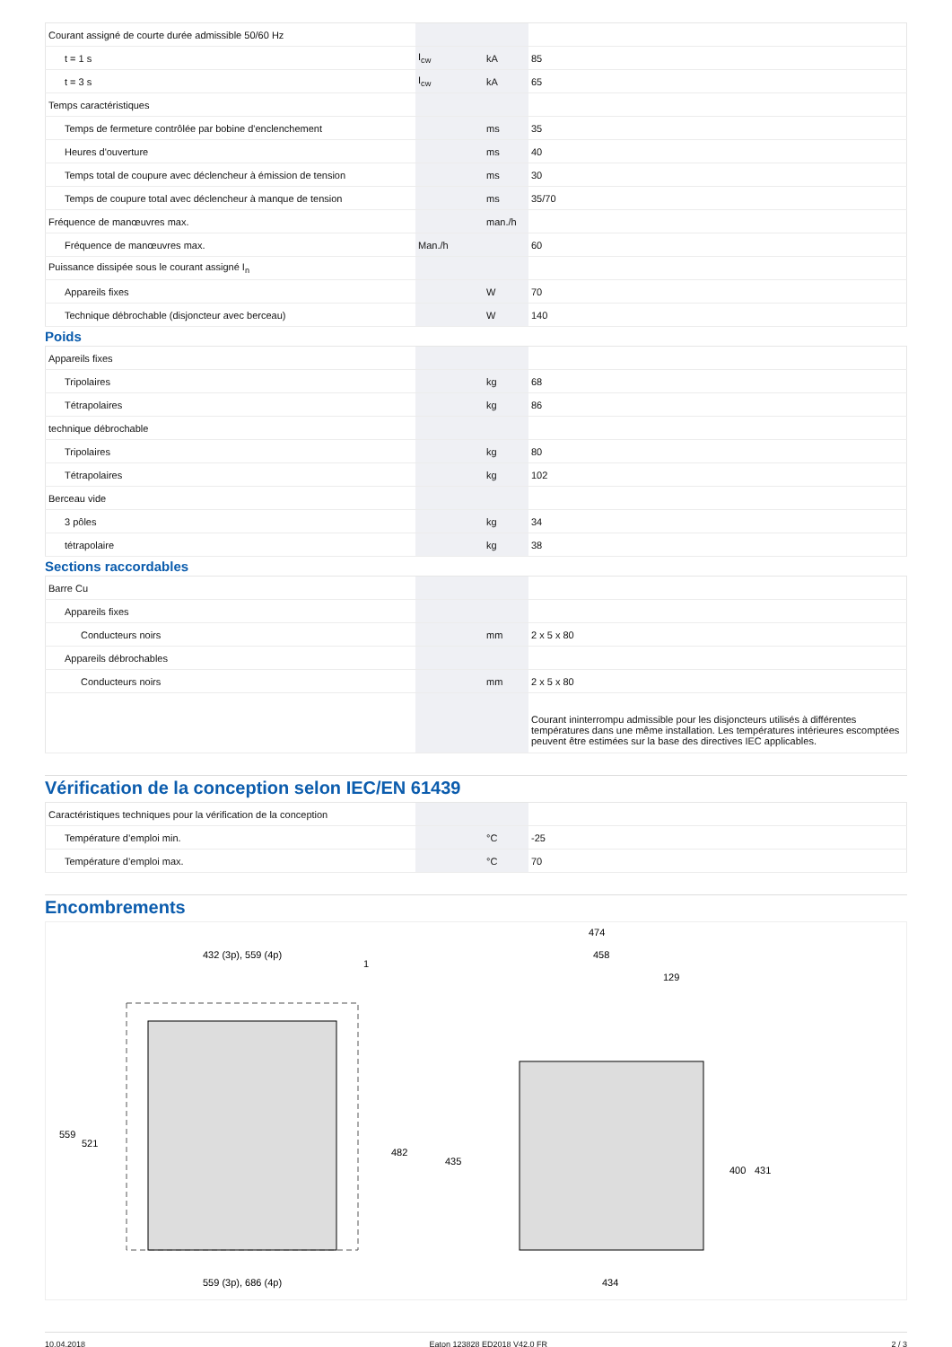| Courant assigné de courte durée admissible 50/60 Hz | | | |
| t = 1 s | I<sub>cw</sub> | kA | 85 |
| t = 3 s | I<sub>cw</sub> | kA | 65 |
| Temps caractéristiques | | | |
| Temps de fermeture contrôlée par bobine d'enclenchement | | ms | 35 |
| Heures d'ouverture | | ms | 40 |
| Temps total de coupure avec déclencheur à émission de tension | | ms | 30 |
| Temps de coupure total avec déclencheur à manque de tension | | ms | 35/70 |
| Fréquence de manœuvres max. | | man./h | |
| Fréquence de manœuvres max. | Man./h | | 60 |
| Puissance dissipée sous le courant assigné I<sub>n</sub> | | | |
| Appareils fixes | | W | 70 |
| Technique débrochable (disjoncteur avec berceau) | | W | 140 |
Poids
| Appareils fixes | | | |
| Tripolaires | | kg | 68 |
| Tétrapolaires | | kg | 86 |
| technique débrochable | | | |
| Tripolaires | | kg | 80 |
| Tétrapolaires | | kg | 102 |
| Berceau vide | | | |
| 3 pôles | | kg | 34 |
| tétrapolaire | | kg | 38 |
Sections raccordables
| Barre Cu | | | |
| Appareils fixes | | | |
| Conducteurs noirs | | mm | 2 x 5 x 80 |
| Appareils débrochables | | | |
| Conducteurs noirs | | mm | 2 x 5 x 80 |
| | | | Courant ininterrompu admissible pour les disjoncteurs utilisés à différentes températures dans une même installation. Les températures intérieures escomptées peuvent être estimées sur la base des directives IEC applicables. |
Vérification de la conception selon IEC/EN 61439
| Caractéristiques techniques pour la vérification de la conception | | | |
| Température d’emploi min. | | °C | -25 |
| Température d’emploi max. | | °C | 70 |
Encombrements
432 (3p), 559 (4p)
559 (3p), 686 (4p)
559
521
482
1
474
458
129
435
400
431
434
10.04.2018 Eaton 123828 ED2018 V42.0 FR 2 / 3